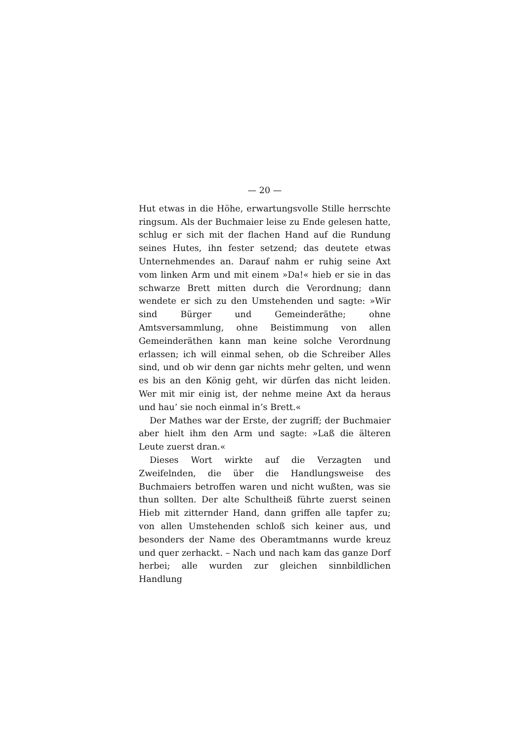— 20 —
Hut etwas in die Höhe, erwartungsvolle Stille herrschte ringsum. Als der Buchmaier leise zu Ende gelesen hatte, schlug er sich mit der flachen Hand auf die Rundung seines Hutes, ihn fester setzend; das deutete etwas Unternehmendes an. Darauf nahm er ruhig seine Axt vom linken Arm und mit einem »Da!« hieb er sie in das schwarze Brett mitten durch die Verordnung; dann wendete er sich zu den Umstehenden und sagte: »Wir sind Bürger und Gemeinderäthe; ohne Amtsversammlung, ohne Beistimmung von allen Gemeinderäthen kann man keine solche Verordnung erlassen; ich will einmal sehen, ob die Schreiber Alles sind, und ob wir denn gar nichts mehr gelten, und wenn es bis an den König geht, wir dürfen das nicht leiden. Wer mit mir einig ist, der nehme meine Axt da heraus und hau’ sie noch einmal in’s Brett.«
Der Mathes war der Erste, der zugriff; der Buchmaier aber hielt ihm den Arm und sagte: »Laß die älteren Leute zuerst dran.«
Dieses Wort wirkte auf die Verzagten und Zweifelnden, die über die Handlungsweise des Buchmaiers betroffen waren und nicht wußten, was sie thun sollten. Der alte Schultheiß führte zuerst seinen Hieb mit zitternder Hand, dann griffen alle tapfer zu; von allen Umstehenden schloß sich keiner aus, und besonders der Name des Oberamtmanns wurde kreuz und quer zerhackt. – Nach und nach kam das ganze Dorf herbei; alle wurden zur gleichen sinnbildlichen Handlung